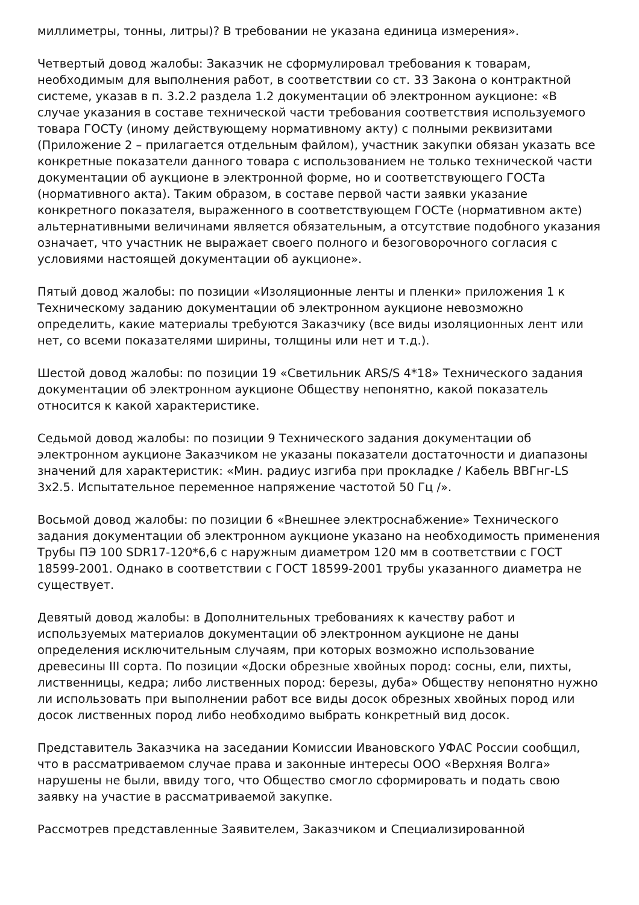миллиметры, тонны, литры)? В требовании не указана единица измерения».
Четвертый довод жалобы: Заказчик не сформулировал требования к товарам, необходимым для выполнения работ, в соответствии со ст. 33 Закона о контрактной системе, указав в п. 3.2.2 раздела 1.2 документации об электронном аукционе: «В случае указания в составе технической части требования соответствия используемого товара ГОСТу (иному действующему нормативному акту) с полными реквизитами (Приложение 2 – прилагается отдельным файлом), участник закупки обязан указать все конкретные показатели данного товара с использованием не только технической части документации об аукционе в электронной форме, но и соответствующего ГОСТа (нормативного акта). Таким образом, в составе первой части заявки указание конкретного показателя, выраженного в соответствующем ГОСТе (нормативном акте) альтернативными величинами является обязательным, а отсутствие подобного указания означает, что участник не выражает своего полного и безоговорочного согласия с условиями настоящей документации об аукционе».
Пятый довод жалобы: по позиции «Изоляционные ленты и пленки» приложения 1 к Техническому заданию документации об электронном аукционе невозможно определить, какие материалы требуются Заказчику (все виды изоляционных лент или нет, со всеми показателями ширины, толщины или нет и т.д.).
Шестой довод жалобы: по позиции 19 «Светильник ARS/S 4*18» Технического задания документации об электронном аукционе Обществу непонятно, какой показатель относится к какой характеристике.
Седьмой довод жалобы: по позиции 9 Технического задания документации об электронном аукционе Заказчиком не указаны показатели достаточности и диапазоны значений для характеристик: «Мин. радиус изгиба при прокладке / Кабель ВВГнг-LS 3х2.5. Испытательное переменное напряжение частотой 50 Гц /».
Восьмой довод жалобы: по позиции 6 «Внешнее электроснабжение» Технического задания документации об электронном аукционе указано на необходимость применения Трубы ПЭ 100 SDR17-120*6,6 с наружным диаметром 120 мм в соответствии с ГОСТ 18599-2001. Однако в соответствии с ГОСТ 18599-2001 трубы указанного диаметра не существует.
Девятый довод жалобы: в Дополнительных требованиях к качеству работ и используемых материалов документации об электронном аукционе не даны определения исключительным случаям, при которых возможно использование древесины III сорта. По позиции «Доски обрезные хвойных пород: сосны, ели, пихты, лиственницы, кедра; либо лиственных пород: березы, дуба» Обществу непонятно нужно ли использовать при выполнении работ все виды досок обрезных хвойных пород или досок лиственных пород либо необходимо выбрать конкретный вид досок.
Представитель Заказчика на заседании Комиссии Ивановского УФАС России сообщил, что в рассматриваемом случае права и законные интересы ООО «Верхняя Волга» нарушены не были, ввиду того, что Общество смогло сформировать и подать свою заявку на участие в рассматриваемой закупке.
Рассмотрев представленные Заявителем, Заказчиком и Специализированной